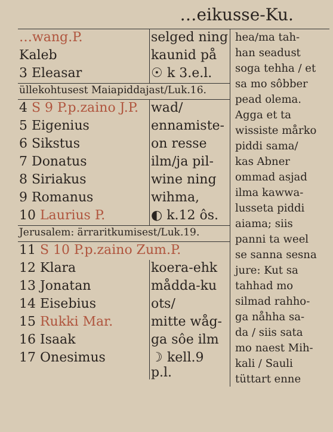…eikusse-Ku.
| …wang.P. | selged ning |
| Kaleb | kaunid på |
| 3 Eleasar | ☉ k 3.e.l. |
| üllekohtusest Maiapiddajast/Luk.16. | |
| 4 S 9 P.p.zaino J.P. | wad/ |
| 5 Eigenius | ennamiste- |
| 6 Sikstus | on resse |
| 7 Donatus | ilm/ja pil- |
| 8 Siriakus | wine ning |
| 9 Romanus | wihma, |
| 10 Laurius P. | ◐ k.12 ôs. |
| Jerusalem: ärraritkumisest/Luk.19. | |
| 11 S 10 P.p.zaino Zum.P. | |
| 12 Klara | koera-ehk |
| 13 Jonatan | mådda-ku |
| 14 Eisebius | ots/ |
| 15 Rukki Mar. | mitte wåg- |
| 16 Isaak | ga sôe ilm |
| 17 Onesimus | ☽ kell.9 p.l. |
hea/ma tah-
han seadust
soga tehha / et
sa mo sôbber
pead olema.
Agga et ta
wissiste mårko
piddi sama/
kas Abner
ommad asjad
ilma kawwa-
lusseta piddi
aiama; siis
panni ta weel
se sanna sesna
jure: Kut sa
tahhad mo
silmad rahho-
ga nåhha sa-
da / siis sata
mo naest Mih-
kali / Sauli
tüttart enne